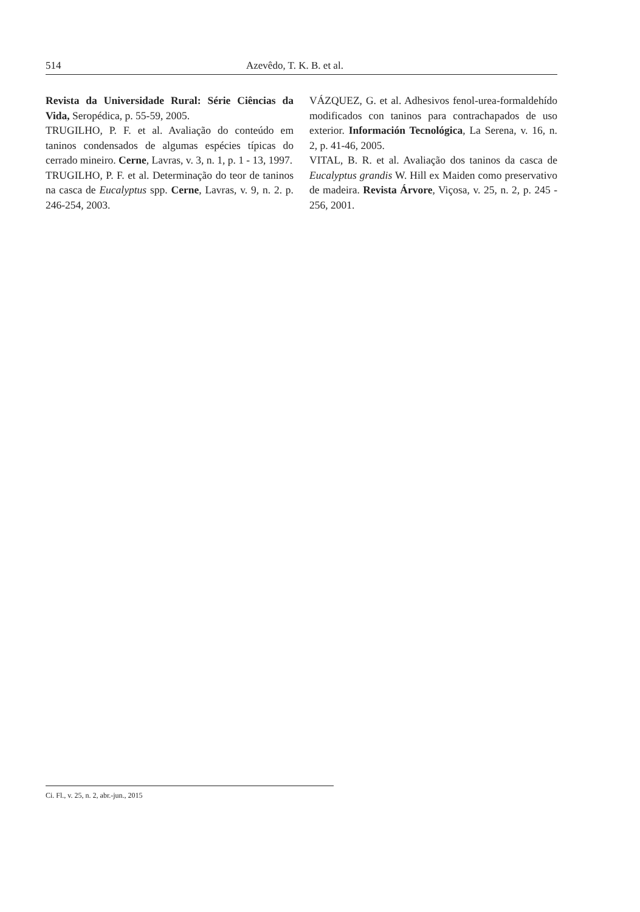514 Azevêdo, T. K. B. et al.
Revista da Universidade Rural: Série Ciências da Vida, Seropédica, p. 55-59, 2005.
TRUGILHO, P. F. et al. Avaliação do conteúdo em taninos condensados de algumas espécies típicas do cerrado mineiro. Cerne, Lavras, v. 3, n. 1, p. 1 - 13, 1997.
TRUGILHO, P. F. et al. Determinação do teor de taninos na casca de Eucalyptus spp. Cerne, Lavras, v. 9, n. 2. p. 246-254, 2003.
VÁZQUEZ, G. et al. Adhesivos fenol-urea-formaldehído modificados con taninos para contrachapados de uso exterior. Información Tecnológica, La Serena, v. 16, n. 2, p. 41-46, 2005.
VITAL, B. R. et al. Avaliação dos taninos da casca de Eucalyptus grandis W. Hill ex Maiden como preservativo de madeira. Revista Árvore, Viçosa, v. 25, n. 2, p. 245 - 256, 2001.
Ci. Fl., v. 25, n. 2, abr.-jun., 2015